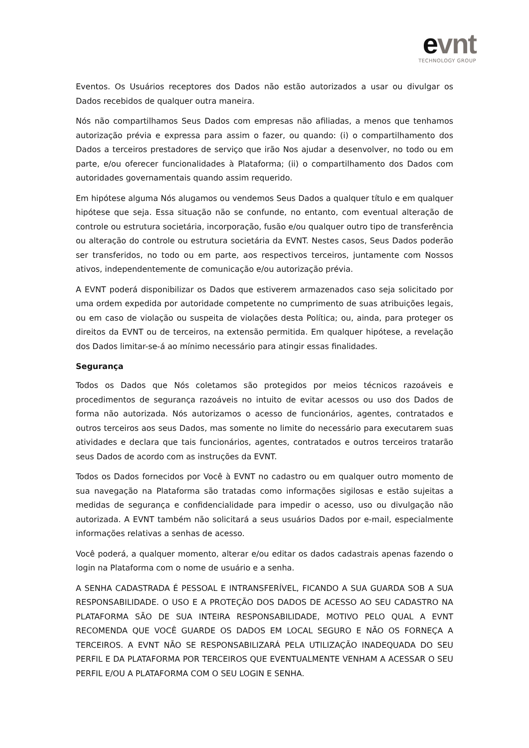evnt
TECHNOLOGY GROUP
Eventos. Os Usuários receptores dos Dados não estão autorizados a usar ou divulgar os Dados recebidos de qualquer outra maneira.
Nós não compartilhamos Seus Dados com empresas não afiliadas, a menos que tenhamos autorização prévia e expressa para assim o fazer, ou quando: (i) o compartilhamento dos Dados a terceiros prestadores de serviço que irão Nos ajudar a desenvolver, no todo ou em parte, e/ou oferecer funcionalidades à Plataforma; (ii) o compartilhamento dos Dados com autoridades governamentais quando assim requerido.
Em hipótese alguma Nós alugamos ou vendemos Seus Dados a qualquer título e em qualquer hipótese que seja. Essa situação não se confunde, no entanto, com eventual alteração de controle ou estrutura societária, incorporação, fusão e/ou qualquer outro tipo de transferência ou alteração do controle ou estrutura societária da EVNT. Nestes casos, Seus Dados poderão ser transferidos, no todo ou em parte, aos respectivos terceiros, juntamente com Nossos ativos, independentemente de comunicação e/ou autorização prévia.
A EVNT poderá disponibilizar os Dados que estiverem armazenados caso seja solicitado por uma ordem expedida por autoridade competente no cumprimento de suas atribuições legais, ou em caso de violação ou suspeita de violações desta Política; ou, ainda, para proteger os direitos da EVNT ou de terceiros, na extensão permitida. Em qualquer hipótese, a revelação dos Dados limitar-se-á ao mínimo necessário para atingir essas finalidades.
Segurança
Todos os Dados que Nós coletamos são protegidos por meios técnicos razoáveis e procedimentos de segurança razoáveis no intuito de evitar acessos ou uso dos Dados de forma não autorizada. Nós autorizamos o acesso de funcionários, agentes, contratados e outros terceiros aos seus Dados, mas somente no limite do necessário para executarem suas atividades e declara que tais funcionários, agentes, contratados e outros terceiros tratarão seus Dados de acordo com as instruções da EVNT.
Todos os Dados fornecidos por Você à EVNT no cadastro ou em qualquer outro momento de sua navegação na Plataforma são tratadas como informações sigilosas e estão sujeitas a medidas de segurança e confidencialidade para impedir o acesso, uso ou divulgação não autorizada. A EVNT também não solicitará a seus usuários Dados por e-mail, especialmente informações relativas a senhas de acesso.
Você poderá, a qualquer momento, alterar e/ou editar os dados cadastrais apenas fazendo o login na Plataforma com o nome de usuário e a senha.
A SENHA CADASTRADA É PESSOAL E INTRANSFERÍVEL, FICANDO A SUA GUARDA SOB A SUA RESPONSABILIDADE. O USO E A PROTEÇÃO DOS DADOS DE ACESSO AO SEU CADASTRO NA PLATAFORMA SÃO DE SUA INTEIRA RESPONSABILIDADE, MOTIVO PELO QUAL A EVNT RECOMENDA QUE VOCÊ GUARDE OS DADOS EM LOCAL SEGURO E NÃO OS FORNEÇA A TERCEIROS. A EVNT NÃO SE RESPONSABILIZARÁ PELA UTILIZAÇÃO INADEQUADA DO SEU PERFIL E DA PLATAFORMA POR TERCEIROS QUE EVENTUALMENTE VENHAM A ACESSAR O SEU PERFIL E/OU A PLATAFORMA COM O SEU LOGIN E SENHA.